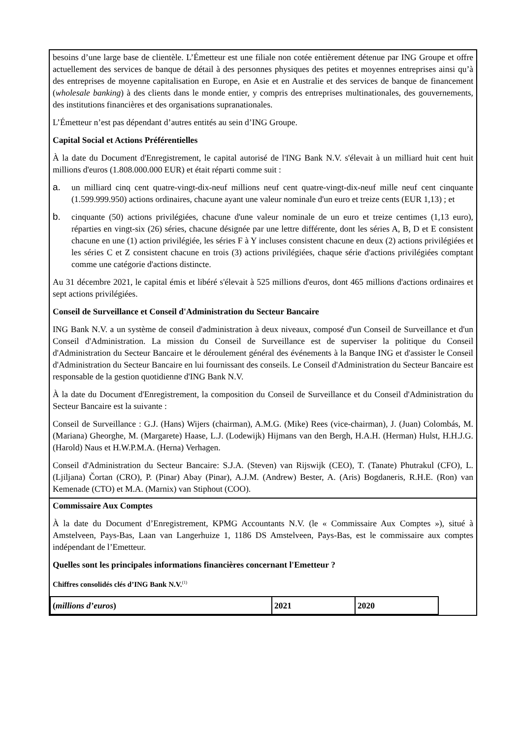besoins d’une large base de clientèle. L’Émetteur est une filiale non cotée entièrement détenue par ING Groupe et offre actuellement des services de banque de détail à des personnes physiques des petites et moyennes entreprises ainsi qu’à des entreprises de moyenne capitalisation en Europe, en Asie et en Australie et des services de banque de financement (wholesale banking) à des clients dans le monde entier, y compris des entreprises multinationales, des gouvernements, des institutions financières et des organisations supranationales.
L’Émetteur n’est pas dépendant d’autres entités au sein d’ING Groupe.
Capital Social et Actions Préférentielles
À la date du Document d'Enregistrement, le capital autorisé de l'ING Bank N.V. s'élevait à un milliard huit cent huit millions d'euros (1.808.000.000 EUR) et était réparti comme suit :
a. un milliard cinq cent quatre-vingt-dix-neuf millions neuf cent quatre-vingt-dix-neuf mille neuf cent cinquante (1.599.999.950) actions ordinaires, chacune ayant une valeur nominale d'un euro et treize cents (EUR 1,13) ; et
b. cinquante (50) actions privilégiées, chacune d'une valeur nominale de un euro et treize centimes (1,13 euro), réparties en vingt-six (26) séries, chacune désignée par une lettre différente, dont les séries A, B, D et E consistent chacune en une (1) action privilégiée, les séries F à Y incluses consistent chacune en deux (2) actions privilégiées et les séries C et Z consistent chacune en trois (3) actions privilégiées, chaque série d'actions privilégiées comptant comme une catégorie d'actions distincte.
Au 31 décembre 2021, le capital émis et libéré s'élevait à 525 millions d'euros, dont 465 millions d'actions ordinaires et sept actions privilégiées.
Conseil de Surveillance et Conseil d'Administration du Secteur Bancaire
ING Bank N.V. a un système de conseil d'administration à deux niveaux, composé d'un Conseil de Surveillance et d'un Conseil d'Administration. La mission du Conseil de Surveillance est de superviser la politique du Conseil d'Administration du Secteur Bancaire et le déroulement général des événements à la Banque ING et d'assister le Conseil d'Administration du Secteur Bancaire en lui fournissant des conseils. Le Conseil d'Administration du Secteur Bancaire est responsable de la gestion quotidienne d'ING Bank N.V.
À la date du Document d'Enregistrement, la composition du Conseil de Surveillance et du Conseil d'Administration du Secteur Bancaire est la suivante :
Conseil de Surveillance : G.J. (Hans) Wijers (chairman), A.M.G. (Mike) Rees (vice-chairman), J. (Juan) Colombás, M. (Mariana) Gheorghe, M. (Margarete) Haase, L.J. (Lodewijk) Hijmans van den Bergh, H.A.H. (Herman) Hulst, H.H.J.G. (Harold) Naus et H.W.P.M.A. (Herna) Verhagen.
Conseil d'Administration du Secteur Bancaire: S.J.A. (Steven) van Rijswijk (CEO), T. (Tanate) Phutrakul (CFO), L. (Ljiljana) Čortan (CRO), P. (Pinar) Abay (Pinar), A.J.M. (Andrew) Bester, A. (Aris) Bogdaneris, R.H.E. (Ron) van Kemenade (CTO) et M.A. (Marnix) van Stiphout (COO).
Commissaire Aux Comptes
À la date du Document d’Enregistrement, KPMG Accountants N.V. (le « Commissaire Aux Comptes »), situé à Amstelveen, Pays-Bas, Laan van Langerhuize 1, 1186 DS Amstelveen, Pays-Bas, est le commissaire aux comptes indépendant de l’Emetteur.
Quelles sont les principales informations financières concernant l'Emetteur ?
Chiffres consolidés clés d’ING Bank N.V.<sup>(1)</sup>
| ( millions d’euros ) | 2021 | 2020 |